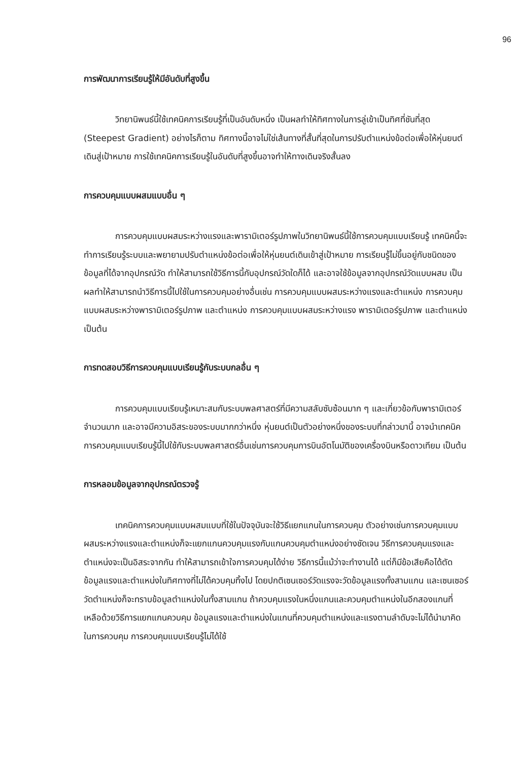96
การพัฒนาการเรียนรู้ให้มีอันดับที่สูงขึ้น
วิทยานิพนธ์นี้ใช้เทคนิคการเรียนรู้ที่เป็นอันดับหนึ่ง เป็นผลทำให้ทิศทางในการลู่เข้าเป็นทิศที่ชันที่สุด (Steepest Gradient) อย่างไรก็ตาม ทิศทางนี้อาจไม่ใช่เส้นทางที่สั้นที่สุดในการปรับตำแหน่งข้อต่อเพื่อให้หุ่นยนต์เดินสู่เป้าหมาย การใช้เทคนิคการเรียนรู้ในอันดับที่สูงขึ้นอาจทำให้ทางเดินจริงสั้นลง
การควบคุมแบบผสมแบบอื่น ๆ
การควบคุมแบบผสมระหว่างแรงและพารามิเตอร์รูปภาพในวิทยานิพนธ์นี้ใช้การควบคุมแบบเรียนรู้ เทคนิคนี้จะทำการเรียนรู้ระบบและพยายามปรับตำแหน่งข้อต่อเพื่อให้หุ่นยนต์เดินเข้าสู่เป้าหมาย การเรียนรู้ไม่ขึ้นอยู่กับชนิดของข้อมูลที่ได้จากอุปกรณ์วัด ทำให้สามารถใช้วิธีการนี้กับอุปกรณ์วัดใดก็ได้ และอาจใช้ข้อมูลจากอุปกรณ์วัดแบบผสม เป็นผลทำให้สามารถนำวิธีการนี้ไปใช้ในการควบคุมอย่างอื่นเช่น การควบคุมแบบผสมระหว่างแรงและตำแหน่ง การควบคุมแบบผสมระหว่างพารามิเตอร์รูปภาพ และตำแหน่ง การควบคุมแบบผสมระหว่างแรง พารามิเตอร์รูปภาพ และตำแหน่ง เป็นต้น
การทดสอบวิธีการควบคุมแบบเรียนรู้กับระบบกลอื่น ๆ
การควบคุมแบบเรียนรู้เหมาะสมกับระบบพลศาสตร์ที่มีความสลับซับซ้อนมาก ๆ และเกี่ยวข้อกับพารามิเตอร์จำนวนมาก และอาจมีความอิสระของระบบมากกว่าหนึ่ง หุ่นยนต์เป็นตัวอย่างหนึ่งของระบบที่กล่าวมานี้ อาจนำเทคนิคการควบคุมแบบเรียนรู้นี้ไปใช้กับระบบพลศาสตร์อื่นเช่นการควบคุมการบินอัตโนมัติของเครื่องบินหรือดาวเทียม เป็นต้น
การหลอมข้อมูลจากอุปกรณ์ตรวจรู้
เทคนิคการควบคุมแบบผสมแบบที่ใช้ในปัจจุบันจะใช้วิธีแยกแกนในการควบคุม ตัวอย่างเช่นการควบคุมแบบผสมระหว่างแรงและตำแหน่งก็จะแยกแกนควบคุมแรงกับแกนควบคุมตำแหน่งอย่างชัดเจน วิธีการควบคุมแรงและตำแหน่งจะเป็นอิสระจากกัน ทำให้สามารถเข้าใจการควบคุมได้ง่าย วิธีการนี้แม้ว่าจะทำงานได้ แต่ก็มีข้อเสียคือได้ตัดข้อมูลแรงและตำแหน่งในทิศทางที่ไม่ได้ควบคุมทิ้งไป โดยปกติเซนเซอร์วัดแรงจะวัดข้อมูลแรงทั้งสามแกน และเซนเซอร์วัดตำแหน่งก็จะทราบข้อมูลตำแหน่งในทั้งสามแกน ถ้าควบคุมแรงในหนึ่งแกนและควบคุมตำแหน่งในอีกสองแกนที่เหลือด้วยวิธีการแยกแกนควบคุม ข้อมูลแรงและตำแหน่งในแกนที่ควบคุมตำแหน่งและแรงตามลำดับจะไม่ได้นำมาคิดในการควบคุม การควบคุมแบบเรียนรู้ไม่ได้ใช้